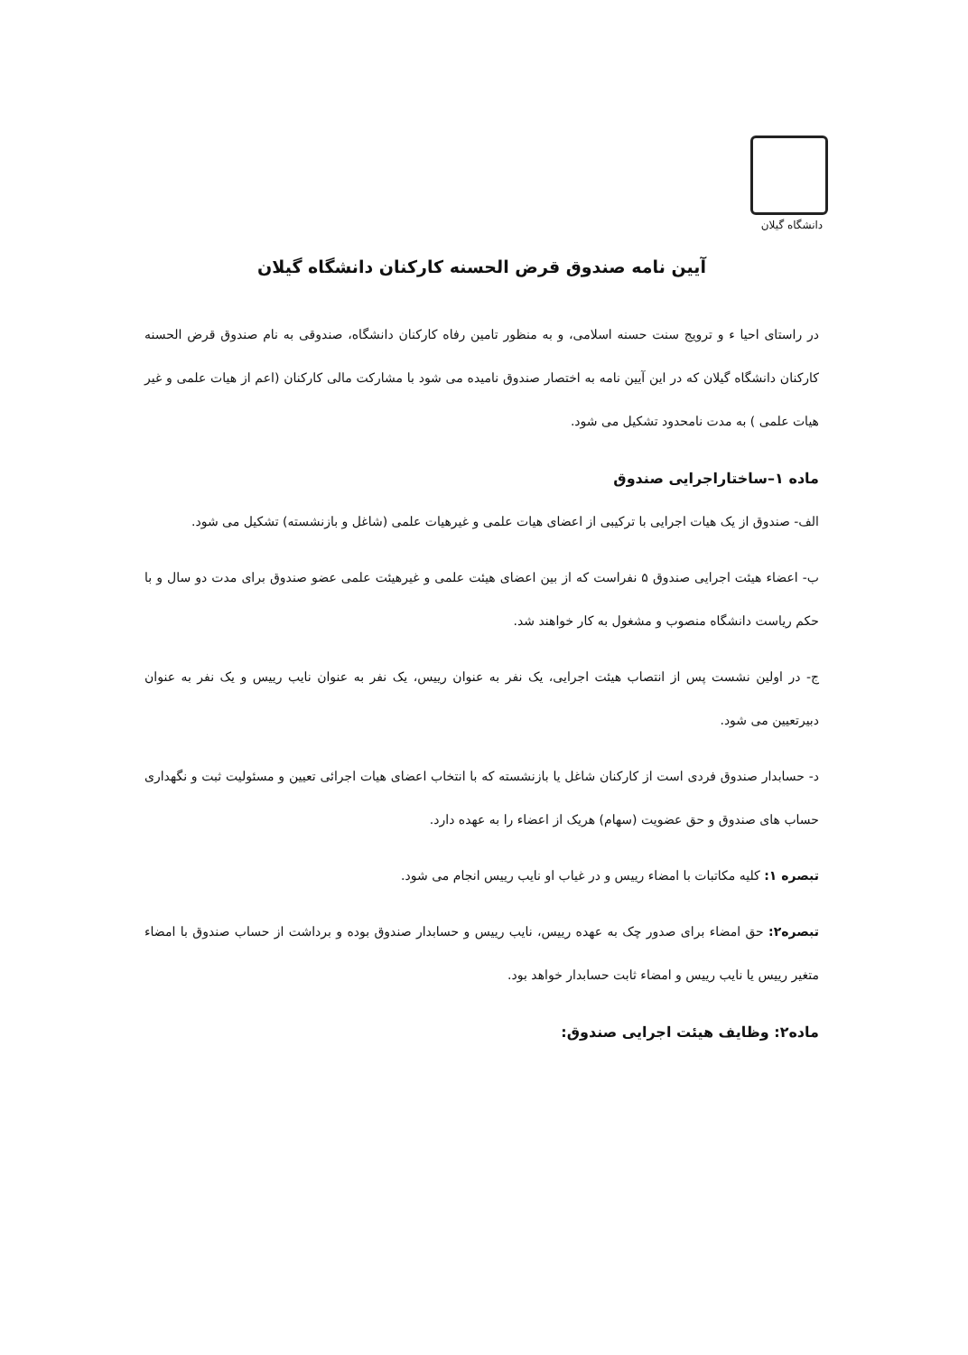دانشگاه گیلان
آیین نامه صندوق قرض الحسنه کارکنان دانشگاه گیلان
در راستای احیا ء و ترویج سنت حسنه اسلامی، و به منظور تامین رفاه کارکنان دانشگاه، صندوقی به نام صندوق قرض الحسنه کارکنان دانشگاه گیلان که در این آیین نامه به اختصار صندوق نامیده می شود با مشارکت مالی کارکنان (اعم از هیات علمی و غیر هیات علمی ) به مدت نامحدود تشکیل می شود.
ماده ۱–ساختاراجرایی صندوق
الف- صندوق از یک هیات اجرایی با ترکیبی از اعضای هیات علمی و غیرهیات علمی (شاغل و بازنشسته) تشکیل می شود.
ب- اعضاء هیئت اجرایی صندوق ۵ نفراست که از بین اعضای هیئت علمی و غیرهیئت علمی عضو صندوق برای مدت دو سال و با حکم ریاست دانشگاه منصوب و مشغول به کار خواهند شد.
ج- در اولین نشست پس از انتصاب هیئت اجرایی، یک نفر به عنوان رییس، یک نفر به عنوان نایب رییس و یک نفر به عنوان دبیرتعیین می شود.
د- حسابدار صندوق فردی است از کارکنان شاغل یا بازنشسته که با انتخاب اعضای هیات اجرائی تعیین و مسئولیت ثبت و نگهداری حساب های صندوق و حق عضویت (سهام) هریک از اعضاء را به عهده دارد.
تبصره ۱: کلیه مکاتبات با امضاء رییس و در غیاب او نایب رییس انجام می شود.
تبصره۲: حق امضاء برای صدور چک به عهده رییس، نایب رییس و حسابدار صندوق بوده و برداشت از حساب صندوق با امضاء متغیر رییس یا نایب رییس و امضاء ثابت حسابدار خواهد بود.
ماده۲: وظایف هیئت اجرایی صندوق: